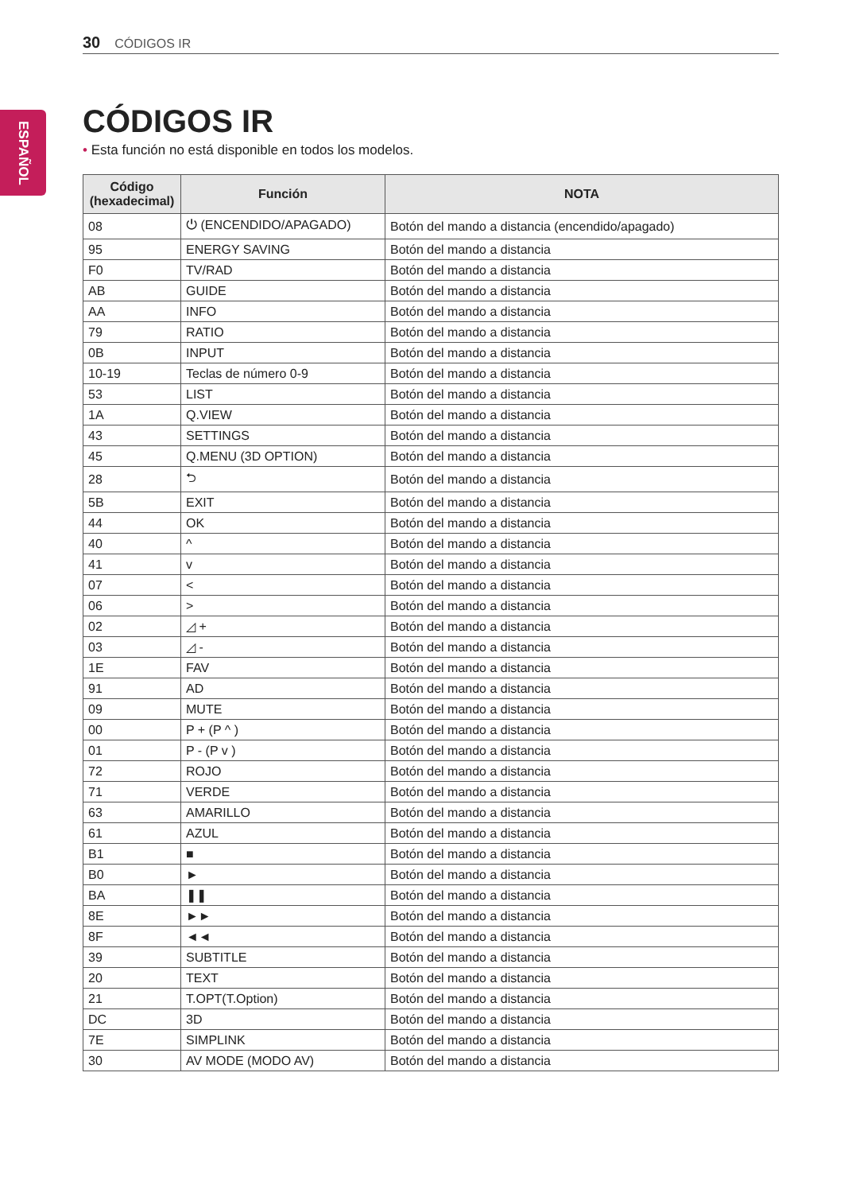30 CÓDIGOS IR
ESPAÑOL
CÓDIGOS IR
• Esta función no está disponible en todos los modelos.
| Código (hexadecimal) | Función | NOTA |
| --- | --- | --- |
| 08 | ⏻ (ENCENDIDO/APAGADO) | Botón del mando a distancia (encendido/apagado) |
| 95 | ENERGY SAVING | Botón del mando a distancia |
| F0 | TV/RAD | Botón del mando a distancia |
| AB | GUIDE | Botón del mando a distancia |
| AA | INFO | Botón del mando a distancia |
| 79 | RATIO | Botón del mando a distancia |
| 0B | INPUT | Botón del mando a distancia |
| 10-19 | Teclas de número 0-9 | Botón del mando a distancia |
| 53 | LIST | Botón del mando a distancia |
| 1A | Q.VIEW | Botón del mando a distancia |
| 43 | SETTINGS | Botón del mando a distancia |
| 45 | Q.MENU (3D OPTION) | Botón del mando a distancia |
| 28 | ⮌ | Botón del mando a distancia |
| 5B | EXIT | Botón del mando a distancia |
| 44 | OK | Botón del mando a distancia |
| 40 | ^ | Botón del mando a distancia |
| 41 | v | Botón del mando a distancia |
| 07 | < | Botón del mando a distancia |
| 06 | > | Botón del mando a distancia |
| 02 | ◿ + | Botón del mando a distancia |
| 03 | ◿ - | Botón del mando a distancia |
| 1E | FAV | Botón del mando a distancia |
| 91 | AD | Botón del mando a distancia |
| 09 | MUTE | Botón del mando a distancia |
| 00 | P + (P ^ ) | Botón del mando a distancia |
| 01 | P - (P v ) | Botón del mando a distancia |
| 72 | ROJO | Botón del mando a distancia |
| 71 | VERDE | Botón del mando a distancia |
| 63 | AMARILLO | Botón del mando a distancia |
| 61 | AZUL | Botón del mando a distancia |
| B1 | ■ | Botón del mando a distancia |
| B0 | ► | Botón del mando a distancia |
| BA | ❚❚ | Botón del mando a distancia |
| 8E | ►► | Botón del mando a distancia |
| 8F | ◄◄ | Botón del mando a distancia |
| 39 | SUBTITLE | Botón del mando a distancia |
| 20 | TEXT | Botón del mando a distancia |
| 21 | T.OPT(T.Option) | Botón del mando a distancia |
| DC | 3D | Botón del mando a distancia |
| 7E | SIMPLINK | Botón del mando a distancia |
| 30 | AV MODE (MODO AV) | Botón del mando a distancia |